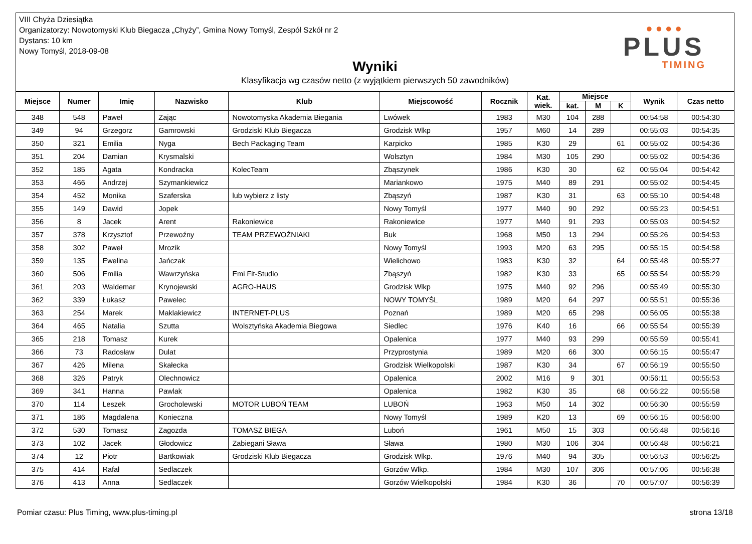VIII Chyża Dziesiątka
Organizatorzy: Nowotomyski Klub Biegacza „Chyży”, Gmina Nowy Tomyśl, Zespół Szkół nr 2
Dystans: 10 km
Nowy Tomyśl, 2018-09-08
Wyniki
Klasyfikacja wg czasów netto (z wyjątkiem pierwszych 50 zawodników)
● ● ● ●
PLUS
TIMING
| Miejsce | Numer | Imię | Nazwisko | Klub | Miejscowość | Rocznik | Kat. wiek. | Miejsce | | | Wynik | Czas netto |
| --- | --- | --- | --- | --- | --- | --- | --- | --- | --- | --- | --- | --- |
| | | | | | | | | kat. | M | K | | |
| 348 | 548 | Paweł | Zając | Nowotomyska Akademia Biegania | Lwówek | 1983 | M30 | 104 | 288 | | 00:54:58 | 00:54:30 |
| 349 | 94 | Grzegorz | Gamrowski | Grodziski Klub Biegacza | Grodzisk Wlkp | 1957 | M60 | 14 | 289 | | 00:55:03 | 00:54:35 |
| 350 | 321 | Emilia | Nyga | Bech Packaging Team | Karpicko | 1985 | K30 | 29 | | 61 | 00:55:02 | 00:54:36 |
| 351 | 204 | Damian | Krysmalski | | Wolsztyn | 1984 | M30 | 105 | 290 | | 00:55:02 | 00:54:36 |
| 352 | 185 | Agata | Kondracka | KolecTeam | Zbąszynek | 1986 | K30 | 30 | | 62 | 00:55:04 | 00:54:42 |
| 353 | 466 | Andrzej | Szymankiewicz | | Mariankowo | 1975 | M40 | 89 | 291 | | 00:55:02 | 00:54:45 |
| 354 | 452 | Monika | Szaferska | lub wybierz z listy | Zbąszyń | 1987 | K30 | 31 | | 63 | 00:55:10 | 00:54:48 |
| 355 | 149 | Dawid | Jopek | | Nowy Tomyśl | 1977 | M40 | 90 | 292 | | 00:55:23 | 00:54:51 |
| 356 | 8 | Jacek | Arent | Rakoniewice | Rakoniewice | 1977 | M40 | 91 | 293 | | 00:55:03 | 00:54:52 |
| 357 | 378 | Krzysztof | Przewoźny | TEAM PRZEWOŹNIAKI | Buk | 1968 | M50 | 13 | 294 | | 00:55:26 | 00:54:53 |
| 358 | 302 | Paweł | Mrozik | | Nowy Tomyśl | 1993 | M20 | 63 | 295 | | 00:55:15 | 00:54:58 |
| 359 | 135 | Ewelina | Jańczak | | Wielichowo | 1983 | K30 | 32 | | 64 | 00:55:48 | 00:55:27 |
| 360 | 506 | Emilia | Wawrzyńska | Emi Fit-Studio | Zbąszyń | 1982 | K30 | 33 | | 65 | 00:55:54 | 00:55:29 |
| 361 | 203 | Waldemar | Krynojewski | AGRO-HAUS | Grodzisk Wlkp | 1975 | M40 | 92 | 296 | | 00:55:49 | 00:55:30 |
| 362 | 339 | Łukasz | Pawelec | | NOWY TOMYŚL | 1989 | M20 | 64 | 297 | | 00:55:51 | 00:55:36 |
| 363 | 254 | Marek | Maklakiewicz | INTERNET-PLUS | Poznań | 1989 | M20 | 65 | 298 | | 00:56:05 | 00:55:38 |
| 364 | 465 | Natalia | Szutta | Wolsztyńska Akademia Biegowa | Siedlec | 1976 | K40 | 16 | | 66 | 00:55:54 | 00:55:39 |
| 365 | 218 | Tomasz | Kurek | | Opalenica | 1977 | M40 | 93 | 299 | | 00:55:59 | 00:55:41 |
| 366 | 73 | Radosław | Dulat | | Przyprostynia | 1989 | M20 | 66 | 300 | | 00:56:15 | 00:55:47 |
| 367 | 426 | Milena | Skałecka | | Grodzisk Wielkopolski | 1987 | K30 | 34 | | 67 | 00:56:19 | 00:55:50 |
| 368 | 326 | Patryk | Olechnowicz | | Opalenica | 2002 | M16 | 9 | 301 | | 00:56:11 | 00:55:53 |
| 369 | 341 | Hanna | Pawlak | | Opalenica | 1982 | K30 | 35 | | 68 | 00:56:22 | 00:55:58 |
| 370 | 114 | Leszek | Grocholewski | MOTOR LUBOŃ TEAM | LUBOŃ | 1963 | M50 | 14 | 302 | | 00:56:30 | 00:55:59 |
| 371 | 186 | Magdalena | Konieczna | | Nowy Tomyśl | 1989 | K20 | 13 | | 69 | 00:56:15 | 00:56:00 |
| 372 | 530 | Tomasz | Zagozda | TOMASZ BIEGA | Luboń | 1961 | M50 | 15 | 303 | | 00:56:48 | 00:56:16 |
| 373 | 102 | Jacek | Głodowicz | Zabiegani Sława | Sława | 1980 | M30 | 106 | 304 | | 00:56:48 | 00:56:21 |
| 374 | 12 | Piotr | Bartkowiak | Grodziski Klub Biegacza | Grodzisk Wlkp. | 1976 | M40 | 94 | 305 | | 00:56:53 | 00:56:25 |
| 375 | 414 | Rafał | Sedlaczek | | Gorzów Wlkp. | 1984 | M30 | 107 | 306 | | 00:57:06 | 00:56:38 |
| 376 | 413 | Anna | Sedlaczek | | Gorzów Wielkopolski | 1984 | K30 | 36 | | 70 | 00:57:07 | 00:56:39 |
Pomiar czasu: Plus Timing, www.plus-timing.pl strona 13/18